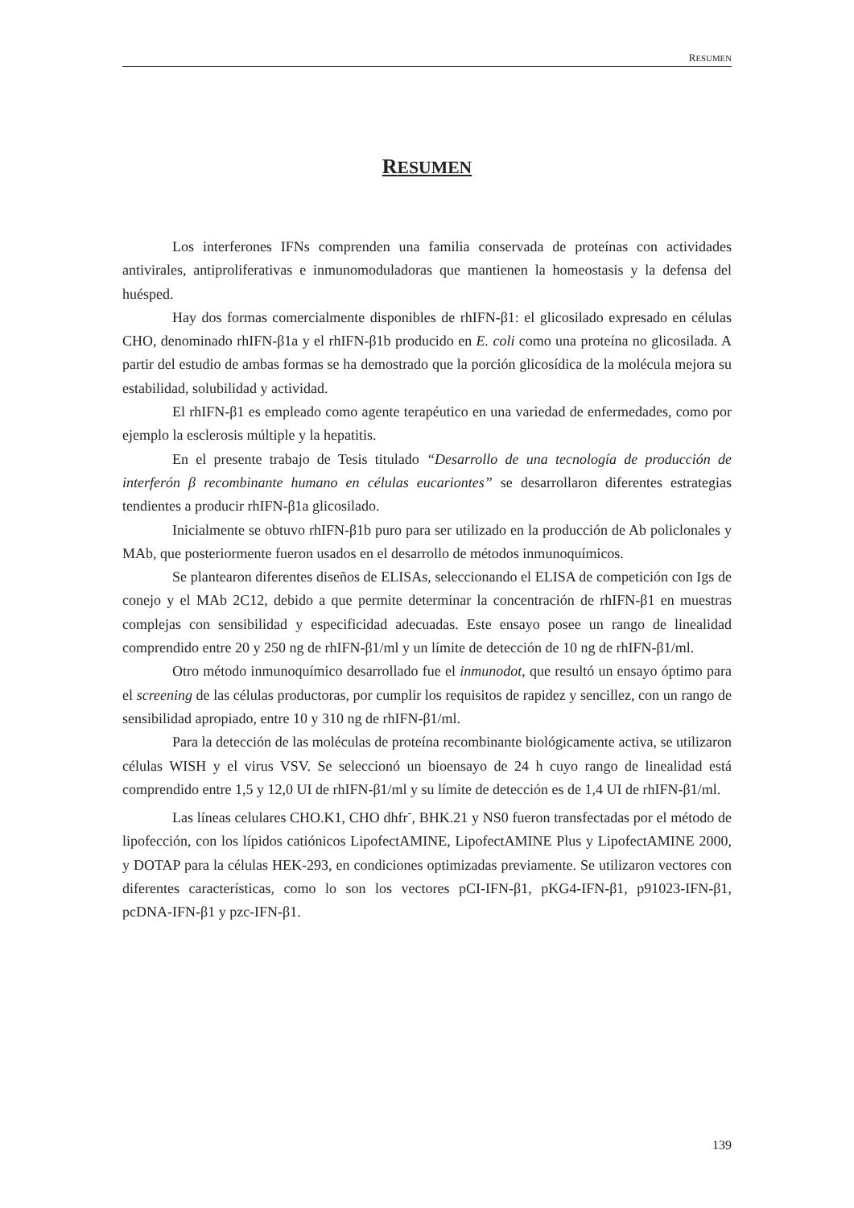RESUMEN
RESUMEN
Los interferones IFNs comprenden una familia conservada de proteínas con actividades antivirales, antiproliferativas e inmunomoduladoras que mantienen la homeostasis y la defensa del huésped.
Hay dos formas comercialmente disponibles de rhIFN-β1: el glicosilado expresado en células CHO, denominado rhIFN-β1a y el rhIFN-β1b producido en E. coli como una proteína no glicosilada. A partir del estudio de ambas formas se ha demostrado que la porción glicosídica de la molécula mejora su estabilidad, solubilidad y actividad.
El rhIFN-β1 es empleado como agente terapéutico en una variedad de enfermedades, como por ejemplo la esclerosis múltiple y la hepatitis.
En el presente trabajo de Tesis titulado “Desarrollo de una tecnología de producción de interferón β recombinante humano en células eucariontes” se desarrollaron diferentes estrategias tendientes a producir rhIFN-β1a glicosilado.
Inicialmente se obtuvo rhIFN-β1b puro para ser utilizado en la producción de Ab policlonales y MAb, que posteriormente fueron usados en el desarrollo de métodos inmunoquímicos.
Se plantearon diferentes diseños de ELISAs, seleccionando el ELISA de competición con Igs de conejo y el MAb 2C12, debido a que permite determinar la concentración de rhIFN-β1 en muestras complejas con sensibilidad y especificidad adecuadas. Este ensayo posee un rango de linealidad comprendido entre 20 y 250 ng de rhIFN-β1/ml y un límite de detección de 10 ng de rhIFN-β1/ml.
Otro método inmunoquímico desarrollado fue el inmunodot, que resultó un ensayo óptimo para el screening de las células productoras, por cumplir los requisitos de rapidez y sencillez, con un rango de sensibilidad apropiado, entre 10 y 310 ng de rhIFN-β1/ml.
Para la detección de las moléculas de proteína recombinante biológicamente activa, se utilizaron células WISH y el virus VSV. Se seleccionó un bioensayo de 24 h cuyo rango de linealidad está comprendido entre 1,5 y 12,0 UI de rhIFN-β1/ml y su límite de detección es de 1,4 UI de rhIFN-β1/ml.
Las líneas celulares CHO.K1, CHO dhfr<sup>-</sup>, BHK.21 y NS0 fueron transfectadas por el método de lipofección, con los lípidos catiónicos LipofectAMINE, LipofectAMINE Plus y LipofectAMINE 2000, y DOTAP para la células HEK-293, en condiciones optimizadas previamente. Se utilizaron vectores con diferentes características, como lo son los vectores pCI-IFN-β1, pKG4-IFN-β1, p91023-IFN-β1, pcDNA-IFN-β1 y pzc-IFN-β1.
139